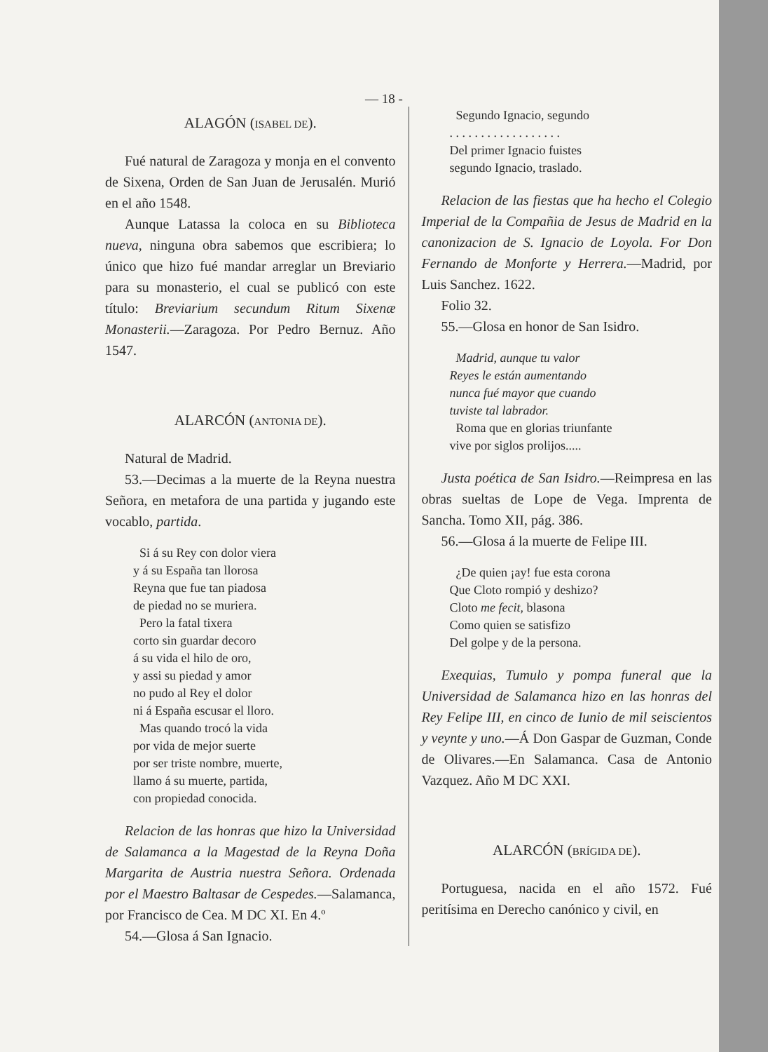— 18 -
ALAGÓN (ISABEL DE).
Fué natural de Zaragoza y monja en el convento de Sixena, Orden de San Juan de Jerusalén. Murió en el año 1548.
Aunque Latassa la coloca en su Biblioteca nueva, ninguna obra sabemos que escribiera; lo único que hizo fué mandar arreglar un Breviario para su monasterio, el cual se publicó con este título: Breviarium secundum Ritum Sixenæ Monasterii.—Zaragoza. Por Pedro Bernuz. Año 1547.
ALARCÓN (ANTONIA DE).
Natural de Madrid.
53.—Decimas a la muerte de la Reyna nuestra Señora, en metafora de una partida y jugando este vocablo, partida.
Si á su Rey con dolor viera
y á su España tan llorosa
Reyna que fue tan piadosa
de piedad no se muriera.
Pero la fatal tixera
corto sin guardar decoro
á su vida el hilo de oro,
y assi su piedad y amor
no pudo al Rey el dolor
ni á España escusar el lloro.
Mas quando trocó la vida
por vida de mejor suerte
por ser triste nombre, muerte,
llamo á su muerte, partida,
con propiedad conocida.
Relacion de las honras que hizo la Universidad de Salamanca a la Magestad de la Reyna Doña Margarita de Austria nuestra Señora. Ordenada por el Maestro Baltasar de Cespedes.—Salamanca, por Francisco de Cea. M DC XI. En 4.º
54.—Glosa á San Ignacio.
Segundo Ignacio, segundo
. . . . . . . . . . . . . . . . . .
Del primer Ignacio fuistes
segundo Ignacio, traslado.
Relacion de las fiestas que ha hecho el Colegio Imperial de la Compañia de Jesus de Madrid en la canonizacion de S. Ignacio de Loyola. For Don Fernando de Monforte y Herrera.—Madrid, por Luis Sanchez. 1622.
Folio 32.
55.—Glosa en honor de San Isidro.
Madrid, aunque tu valor
Reyes le están aumentando
nunca fué mayor que cuando
tuviste tal labrador.
Roma que en glorias triunfante
vive por siglos prolijos.....
Justa poética de San Isidro.—Reimpresa en las obras sueltas de Lope de Vega. Imprenta de Sancha. Tomo XII, pág. 386.
56.—Glosa á la muerte de Felipe III.
¿De quien ¡ay! fue esta corona
Que Cloto rompió y deshizo?
Cloto me fecit, blasona
Como quien se satisfizo
Del golpe y de la persona.
Exequias, Tumulo y pompa funeral que la Universidad de Salamanca hizo en las honras del Rey Felipe III, en cinco de Iunio de mil seiscientos y veynte y uno.—Á Don Gaspar de Guzman, Conde de Olivares.—En Salamanca. Casa de Antonio Vazquez. Año M DC XXI.
ALARCÓN (BRÍGIDA DE).
Portuguesa, nacida en el año 1572. Fué peritísima en Derecho canónico y civil, en